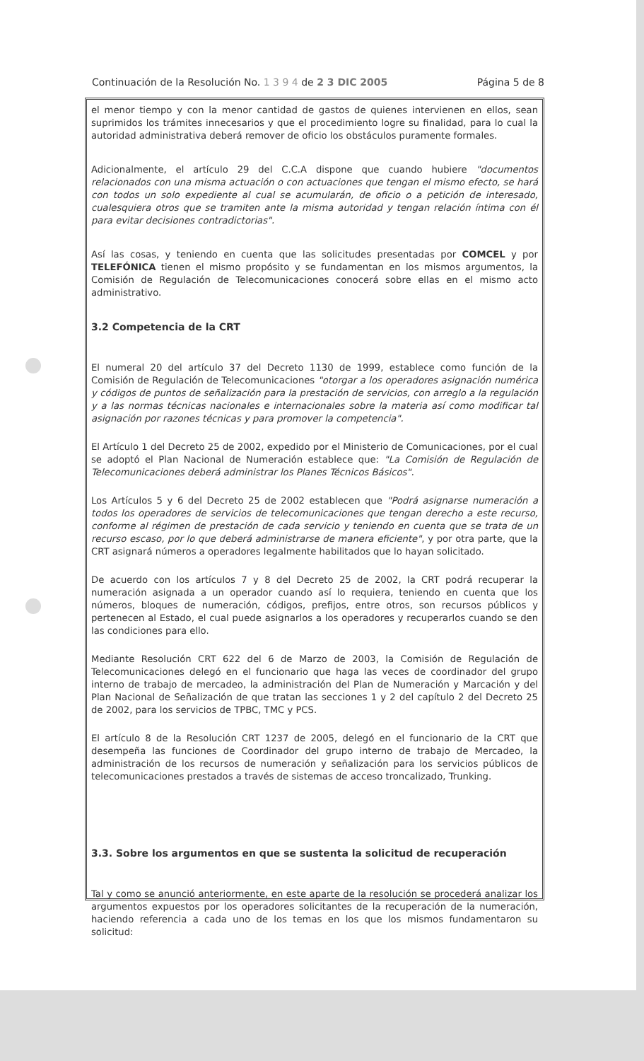Continuación de la Resolución No. 1 3 9 4 de 2 3 DIC 2005 Página 5 de 8
el menor tiempo y con la menor cantidad de gastos de quienes intervienen en ellos, sean suprimidos los trámites innecesarios y que el procedimiento logre su finalidad, para lo cual la autoridad administrativa deberá remover de oficio los obstáculos puramente formales.
Adicionalmente, el artículo 29 del C.C.A dispone que cuando hubiere "documentos relacionados con una misma actuación o con actuaciones que tengan el mismo efecto, se hará con todos un solo expediente al cual se acumularán, de oficio o a petición de interesado, cualesquiera otros que se tramiten ante la misma autoridad y tengan relación íntima con él para evitar decisiones contradictorias".
Así las cosas, y teniendo en cuenta que las solicitudes presentadas por COMCEL y por TELEFÓNICA tienen el mismo propósito y se fundamentan en los mismos argumentos, la Comisión de Regulación de Telecomunicaciones conocerá sobre ellas en el mismo acto administrativo.
3.2 Competencia de la CRT
El numeral 20 del artículo 37 del Decreto 1130 de 1999, establece como función de la Comisión de Regulación de Telecomunicaciones "otorgar a los operadores asignación numérica y códigos de puntos de señalización para la prestación de servicios, con arreglo a la regulación y a las normas técnicas nacionales e internacionales sobre la materia así como modificar tal asignación por razones técnicas y para promover la competencia".
El Artículo 1 del Decreto 25 de 2002, expedido por el Ministerio de Comunicaciones, por el cual se adoptó el Plan Nacional de Numeración establece que: "La Comisión de Regulación de Telecomunicaciones deberá administrar los Planes Técnicos Básicos".
Los Artículos 5 y 6 del Decreto 25 de 2002 establecen que "Podrá asignarse numeración a todos los operadores de servicios de telecomunicaciones que tengan derecho a este recurso, conforme al régimen de prestación de cada servicio y teniendo en cuenta que se trata de un recurso escaso, por lo que deberá administrarse de manera eficiente", y por otra parte, que la CRT asignará números a operadores legalmente habilitados que lo hayan solicitado.
De acuerdo con los artículos 7 y 8 del Decreto 25 de 2002, la CRT podrá recuperar la numeración asignada a un operador cuando así lo requiera, teniendo en cuenta que los números, bloques de numeración, códigos, prefijos, entre otros, son recursos públicos y pertenecen al Estado, el cual puede asignarlos a los operadores y recuperarlos cuando se den las condiciones para ello.
Mediante Resolución CRT 622 del 6 de Marzo de 2003, la Comisión de Regulación de Telecomunicaciones delegó en el funcionario que haga las veces de coordinador del grupo interno de trabajo de mercadeo, la administración del Plan de Numeración y Marcación y del Plan Nacional de Señalización de que tratan las secciones 1 y 2 del capítulo 2 del Decreto 25 de 2002, para los servicios de TPBC, TMC y PCS.
El artículo 8 de la Resolución CRT 1237 de 2005, delegó en el funcionario de la CRT que desempeña las funciones de Coordinador del grupo interno de trabajo de Mercadeo, la administración de los recursos de numeración y señalización para los servicios públicos de telecomunicaciones prestados a través de sistemas de acceso troncalizado, Trunking.
3.3. Sobre los argumentos en que se sustenta la solicitud de recuperación
Tal y como se anunció anteriormente, en este aparte de la resolución se procederá analizar los argumentos expuestos por los operadores solicitantes de la recuperación de la numeración, haciendo referencia a cada uno de los temas en los que los mismos fundamentaron su solicitud: